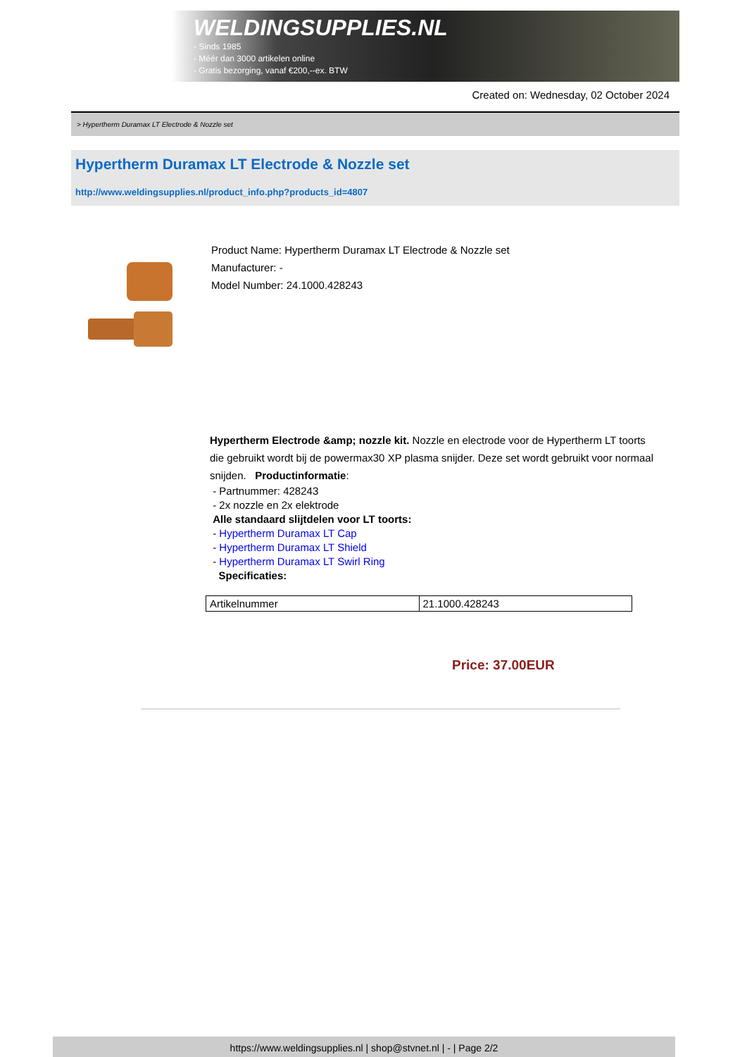WELDINGSUPPLIES.NL
- Sinds 1985
- Méér dan 3000 artikelen online
- Gratis bezorging, vanaf €200,--ex. BTW
Created on: Wednesday, 02 October 2024
> Hypertherm Duramax LT Electrode & Nozzle set
Hypertherm Duramax LT Electrode & Nozzle set
http://www.weldingsupplies.nl/product_info.php?products_id=4807
Product Name: Hypertherm Duramax LT Electrode & Nozzle set
Manufacturer: -
Model Number: 24.1000.428243
Hypertherm Electrode &amp; nozzle kit. Nozzle en electrode voor de Hypertherm LT toorts die gebruikt wordt bij de powermax30 XP plasma snijder. Deze set wordt gebruikt voor normaal snijden. Productinformatie:
- Partnummer: 428243
- 2x nozzle en 2x elektrode
Alle standaard slijtdelen voor LT toorts:
- Hypertherm Duramax LT Cap
- Hypertherm Duramax LT Shield
- Hypertherm Duramax LT Swirl Ring
Specificaties:
| Artikelnummer | 21.1000.428243 |
Price: 37.00EUR
https://www.weldingsupplies.nl | shop@stvnet.nl | - | Page 2/2